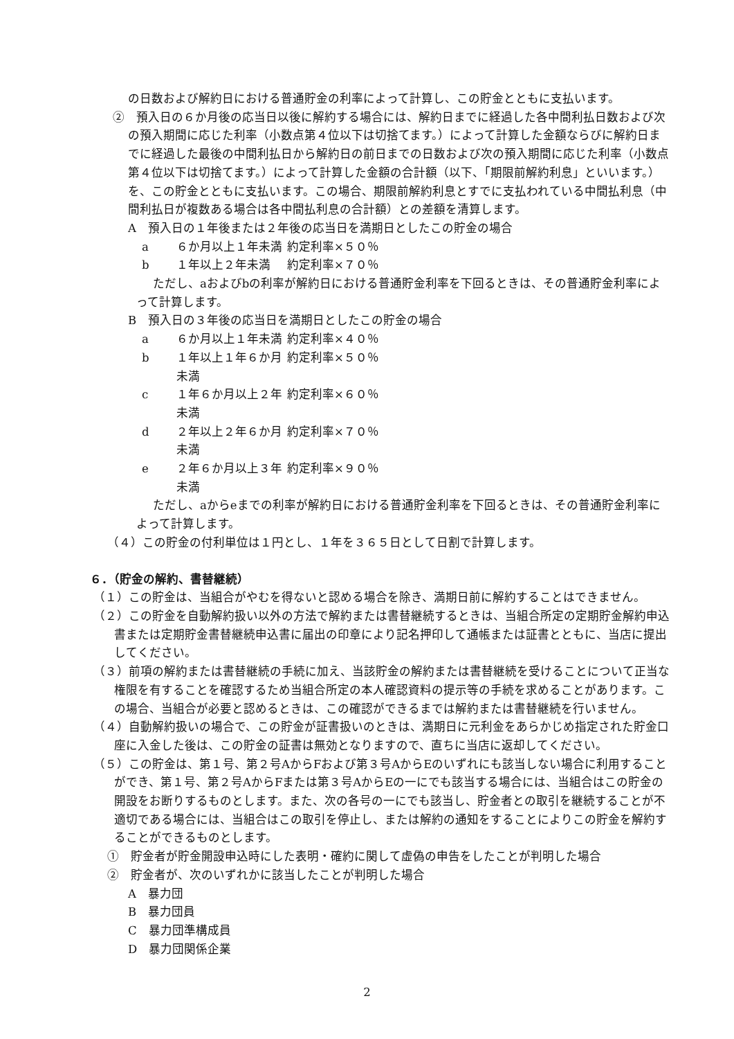の日数および解約日における普通貯金の利率によって計算し、この貯金とともに支払います。
②　預入日の６か月後の応当日以後に解約する場合には、解約日までに経過した各中間利払日数および次の預入期間に応じた利率（小数点第４位以下は切捨てます。）によって計算した金額ならびに解約日までに経過した最後の中間利払日から解約日の前日までの日数および次の預入期間に応じた利率（小数点第４位以下は切捨てます。）によって計算した金額の合計額（以下、「期限前解約利息」といいます。）を、この貯金とともに支払います。この場合、期限前解約利息とすでに支払われている中間払利息（中間利払日が複数ある場合は各中間払利息の合計額）との差額を清算します。
A　預入日の１年後または２年後の応当日を満期日としたこの貯金の場合
a ６か月以上１年未満 約定利率×５０％
b １年以上２年未満 約定利率×７０％
ただし、aおよびbの利率が解約日における普通貯金利率を下回るときは、その普通貯金利率によって計算します。
B　預入日の３年後の応当日を満期日としたこの貯金の場合
a ６か月以上１年未満 約定利率×４０％
b １年以上１年６か月未満 約定利率×５０％
c １年６か月以上２年未満 約定利率×６０％
d ２年以上２年６か月未満 約定利率×７０％
e ２年６か月以上３年未満 約定利率×９０％
ただし、aからeまでの利率が解約日における普通貯金利率を下回るときは、その普通貯金利率によって計算します。
（４）この貯金の付利単位は１円とし、１年を３６５日として日割で計算します。
６．（貯金の解約、書替継続）
（１）この貯金は、当組合がやむを得ないと認める場合を除き、満期日前に解約することはできません。
（２）この貯金を自動解約扱い以外の方法で解約または書替継続するときは、当組合所定の定期貯金解約申込書または定期貯金書替継続申込書に届出の印章により記名押印して通帳または証書とともに、当店に提出してください。
（３）前項の解約または書替継続の手続に加え、当該貯金の解約または書替継続を受けることについて正当な権限を有することを確認するため当組合所定の本人確認資料の提示等の手続を求めることがあります。この場合、当組合が必要と認めるときは、この確認ができるまでは解約または書替継続を行いません。
（４）自動解約扱いの場合で、この貯金が証書扱いのときは、満期日に元利金をあらかじめ指定された貯金口座に入金した後は、この貯金の証書は無効となりますので、直ちに当店に返却してください。
（５）この貯金は、第１号、第２号AからFおよび第３号AからEのいずれにも該当しない場合に利用することができ、第１号、第２号AからFまたは第３号AからEの一にでも該当する場合には、当組合はこの貯金の開設をお断りするものとします。また、次の各号の一にでも該当し、貯金者との取引を継続することが不適切である場合には、当組合はこの取引を停止し、または解約の通知をすることによりこの貯金を解約することができるものとします。
①　貯金者が貯金開設申込時にした表明・確約に関して虚偽の申告をしたことが判明した場合
②　貯金者が、次のいずれかに該当したことが判明した場合
A　暴力団
B　暴力団員
C　暴力団準構成員
D　暴力団関係企業
2